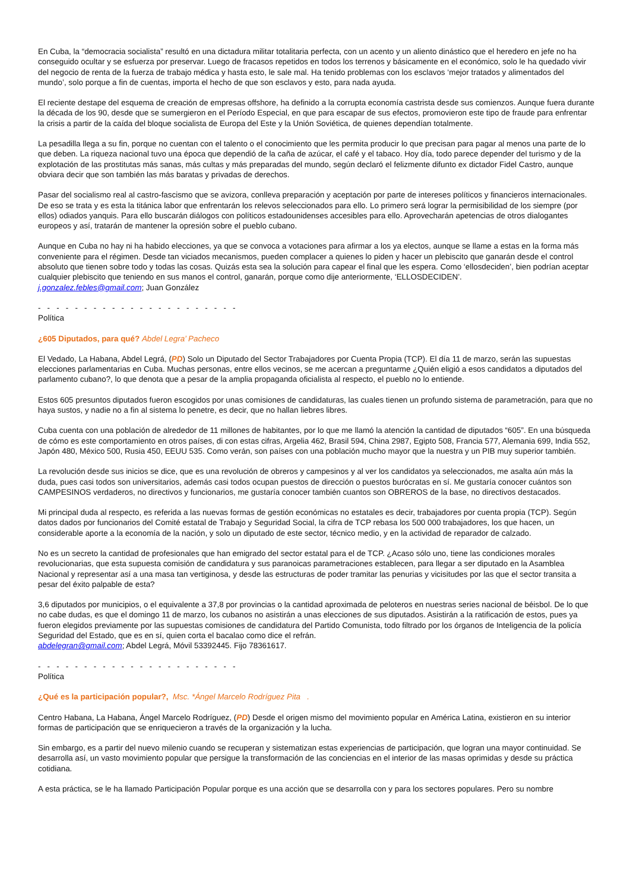En Cuba, la “democracia socialista” resultó en una dictadura militar totalitaria perfecta, con un acento y un aliento dinástico que el heredero en jefe no ha conseguido ocultar y se esfuerza por preservar. Luego de fracasos repetidos en todos los terrenos y básicamente en el económico, solo le ha quedado vivir del negocio de renta de la fuerza de trabajo médica y hasta esto, le sale mal. Ha tenido problemas con los esclavos ‘mejor tratados y alimentados del mundo’, solo porque a fin de cuentas, importa el hecho de que son esclavos y esto, para nada ayuda.
El reciente destape del esquema de creación de empresas offshore, ha definido a la corrupta economía castrista desde sus comienzos. Aunque fuera durante la década de los 90, desde que se sumergieron en el Período Especial, en que para escapar de sus efectos, promovieron este tipo de fraude para enfrentar la crisis a partir de la caída del bloque socialista de Europa del Este y la Unión Soviética, de quienes dependían totalmente.
La pesadilla llega a su fin, porque no cuentan con el talento o el conocimiento que les permita producir lo que precisan para pagar al menos una parte de lo que deben. La riqueza nacional tuvo una época que dependió de la caña de azúcar, el café y el tabaco. Hoy día, todo parece depender del turismo y de la explotación de las prostitutas más sanas, más cultas y más preparadas del mundo, según declaró el felizmente difunto ex dictador Fidel Castro, aunque obviara decir que son también las más baratas y privadas de derechos.
Pasar del socialismo real al castro-fascismo que se avizora, conlleva preparación y aceptación por parte de intereses políticos y financieros internacionales. De eso se trata y es esta la titánica labor que enfrentarán los relevos seleccionados para ello. Lo primero será lograr la permisibilidad de los siempre (por ellos) odiados yanquis. Para ello buscarán diálogos con políticos estadounidenses accesibles para ello. Aprovecharán apetencias de otros dialogantes europeos y así, tratarán de mantener la opresión sobre el pueblo cubano.
Aunque en Cuba no hay ni ha habido elecciones, ya que se convoca a votaciones para afirmar a los ya electos, aunque se llame a estas en la forma más conveniente para el régimen. Desde tan viciados mecanismos, pueden complacer a quienes lo piden y hacer un plebiscito que ganarán desde el control absoluto que tienen sobre todo y todas las cosas. Quizás esta sea la solución para capear el final que les espera. Como ‘ellosdeciden’, bien podrían aceptar cualquier plebiscito que teniendo en sus manos el control, ganarán, porque como dije anteriormente, ‘ELLOSDECIDEN’.
j.gonzalez.febles@gmail.com; Juan González
- - - - - - - - - - - - - - - - - - - - - -
Política
¿605 Diputados, para qué? Abdel Legra’ Pacheco
El Vedado, La Habana, Abdel Legrá, (PD) Solo un Diputado del Sector Trabajadores por Cuenta Propia (TCP). El día 11 de marzo, serán las supuestas elecciones parlamentarias en Cuba. Muchas personas, entre ellos vecinos, se me acercan a preguntarme ¿Quién eligió a esos candidatos a diputados del parlamento cubano?, lo que denota que a pesar de la amplia propaganda oficialista al respecto, el pueblo no lo entiende.
Estos 605 presuntos diputados fueron escogidos por unas comisiones de candidaturas, las cuales tienen un profundo sistema de parametración, para que no haya sustos, y nadie no a fin al sistema lo penetre, es decir, que no hallan liebres libres.
Cuba cuenta con una población de alrededor de 11 millones de habitantes, por lo que me llamó la atención la cantidad de diputados “605”. En una búsqueda de cómo es este comportamiento en otros países, di con estas cifras, Argelia 462, Brasil 594, China 2987, Egipto 508, Francia 577, Alemania 699, India 552, Japón 480, México 500, Rusia 450, EEUU 535. Como verán, son países con una población mucho mayor que la nuestra y un PIB muy superior también.
La revolución desde sus inicios se dice, que es una revolución de obreros y campesinos y al ver los candidatos ya seleccionados, me asalta aún más la duda, pues casi todos son universitarios, además casi todos ocupan puestos de dirección o puestos burócratas en sí. Me gustaría conocer cuántos son CAMPESINOS verdaderos, no directivos y funcionarios, me gustaría conocer también cuantos son OBREROS de la base, no directivos destacados.
Mi principal duda al respecto, es referida a las nuevas formas de gestión económicas no estatales es decir, trabajadores por cuenta propia (TCP). Según datos dados por funcionarios del Comité estatal de Trabajo y Seguridad Social, la cifra de TCP rebasa los 500 000 trabajadores, los que hacen, un considerable aporte a la economía de la nación, y solo un diputado de este sector, técnico medio, y en la actividad de reparador de calzado.
No es un secreto la cantidad de profesionales que han emigrado del sector estatal para el de TCP. ¿Acaso sólo uno, tiene las condiciones morales revolucionarias, que esta supuesta comisión de candidatura y sus paranoicas parametraciones establecen, para llegar a ser diputado en la Asamblea Nacional y representar así a una masa tan vertiginosa, y desde las estructuras de poder tramitar las penurias y vicisitudes por las que el sector transita a pesar del éxito palpable de esta?
3,6 diputados por municipios, o el equivalente a 37,8 por provincias o la cantidad aproximada de peloteros en nuestras series nacional de béisbol. De lo que no cabe dudas, es que el domingo 11 de marzo, los cubanos no asistirán a unas elecciones de sus diputados. Asistirán a la ratificación de estos, pues ya fueron elegidos previamente por las supuestas comisiones de candidatura del Partido Comunista, todo filtrado por los órganos de Inteligencia de la policía Seguridad del Estado, que es en sí, quien corta el bacalao como dice el refrán.
abdelegran@gmail.com; Abdel Legrá, Móvil 53392445. Fijo 78361617.
- - - - - - - - - - - - - - - - - - - - - -
Política
¿Qué es la participación popular?, Msc. *Ángel Marcelo Rodríguez Pita .
Centro Habana, La Habana, Ángel Marcelo Rodríguez, (PD) Desde el origen mismo del movimiento popular en América Latina, existieron en su interior formas de participación que se enriquecieron a través de la organización y la lucha.
Sin embargo, es a partir del nuevo milenio cuando se recuperan y sistematizan estas experiencias de participación, que logran una mayor continuidad. Se desarrolla así, un vasto movimiento popular que persigue la transformación de las conciencias en el interior de las masas oprimidas y desde su práctica cotidiana.
A esta práctica, se le ha llamado Participación Popular porque es una acción que se desarrolla con y para los sectores populares. Pero su nombre